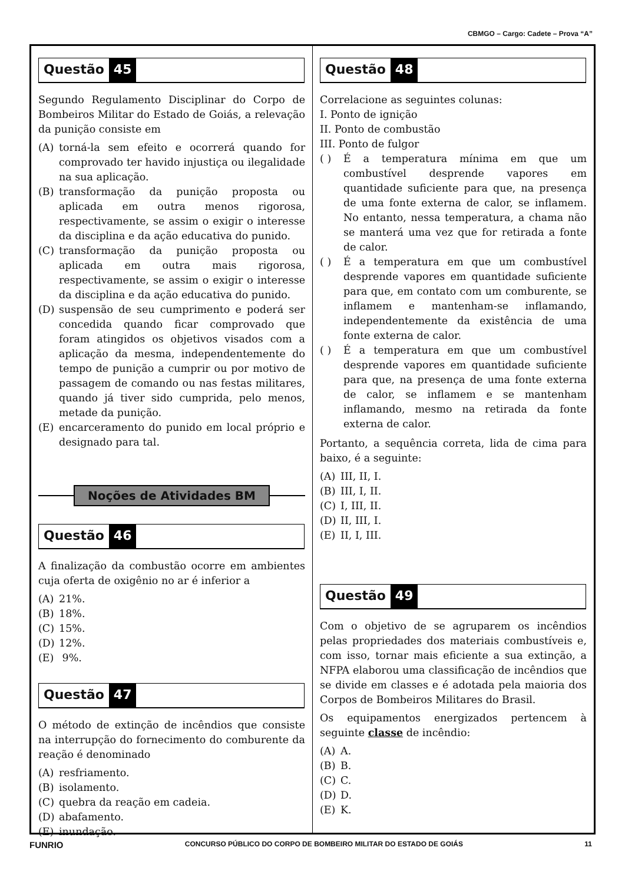CBMGO – Cargo: Cadete – Prova “A”
Questão 45
Segundo Regulamento Disciplinar do Corpo de Bombeiros Militar do Estado de Goiás, a relevação da punição consiste em
(A) torná-la sem efeito e ocorrerá quando for comprovado ter havido injustiça ou ilegalidade na sua aplicação.
(B) transformação da punição proposta ou aplicada em outra menos rigorosa, respectivamente, se assim o exigir o interesse da disciplina e da ação educativa do punido.
(C) transformação da punição proposta ou aplicada em outra mais rigorosa, respectivamente, se assim o exigir o interesse da disciplina e da ação educativa do punido.
(D) suspensão de seu cumprimento e poderá ser concedida quando ficar comprovado que foram atingidos os objetivos visados com a aplicação da mesma, independentemente do tempo de punição a cumprir ou por motivo de passagem de comando ou nas festas militares, quando já tiver sido cumprida, pelo menos, metade da punição.
(E) encarceramento do punido em local próprio e designado para tal.
Noções de Atividades BM
Questão 46
A finalização da combustão ocorre em ambientes cuja oferta de oxigênio no ar é inferior a
(A) 21%.
(B) 18%.
(C) 15%.
(D) 12%.
(E) 9%.
Questão 47
O método de extinção de incêndios que consiste na interrupção do fornecimento do comburente da reação é denominado
(A) resfriamento.
(B) isolamento.
(C) quebra da reação em cadeia.
(D) abafamento.
(E) inundação.
Questão 48
Correlacione as seguintes colunas:
I. Ponto de ignição
II. Ponto de combustão
III. Ponto de fulgor
( ) É a temperatura mínima em que um combustível desprende vapores em quantidade suficiente para que, na presença de uma fonte externa de calor, se inflamem. No entanto, nessa temperatura, a chama não se manterá uma vez que for retirada a fonte de calor.
( ) É a temperatura em que um combustível desprende vapores em quantidade suficiente para que, em contato com um comburente, se inflamem e mantenham-se inflamando, independentemente da existência de uma fonte externa de calor.
( ) É a temperatura em que um combustível desprende vapores em quantidade suficiente para que, na presença de uma fonte externa de calor, se inflamem e se mantenham inflamando, mesmo na retirada da fonte externa de calor.
Portanto, a sequência correta, lida de cima para baixo, é a seguinte:
(A) III, II, I.
(B) III, I, II.
(C) I, III, II.
(D) II, III, I.
(E) II, I, III.
Questão 49
Com o objetivo de se agruparem os incêndios pelas propriedades dos materiais combustíveis e, com isso, tornar mais eficiente a sua extinção, a NFPA elaborou uma classificação de incêndios que se divide em classes e é adotada pela maioria dos Corpos de Bombeiros Militares do Brasil.
Os equipamentos energizados pertencem à seguinte classe de incêndio:
(A) A.
(B) B.
(C) C.
(D) D.
(E) K.
FUNRIO CONCURSO PÚBLICO DO CORPO DE BOMBEIRO MILITAR DO ESTADO DE GOIÁS 11